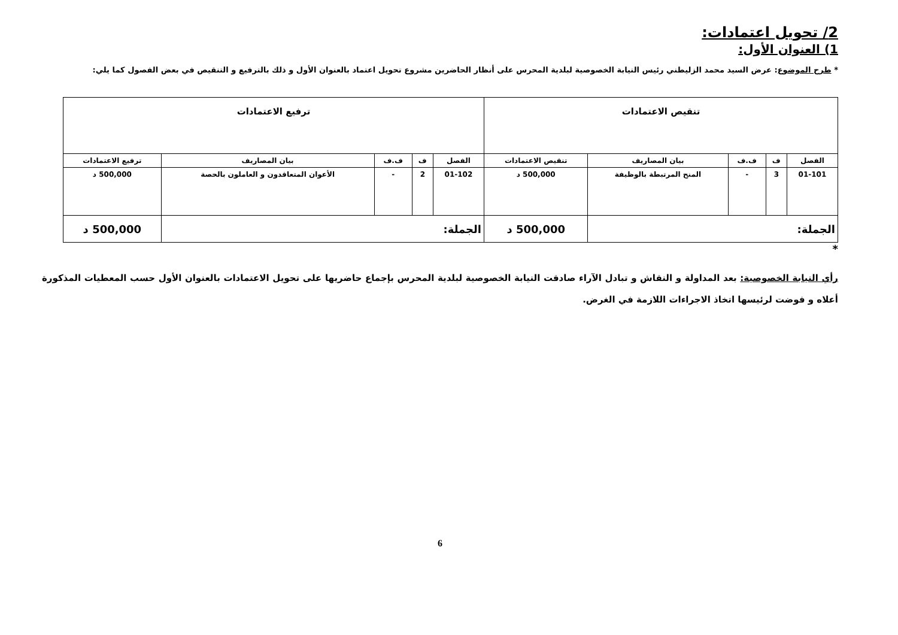2/ تحويل اعتمادات:
1) العنوان الأول:
* طرح الموضوع: عرض السيد محمد الزليطني رئيس النيابة الخصوصية لبلدية المحرس على أنظار الحاضرين مشروع تحويل اعتماد بالعنوان الأول و ذلك بالترفيع و التنقيص في بعض الفصول كما يلي:
| تنقيص الاعتمادات | | | | | ترفيع الاعتمادات | | | | |
| --- | --- | --- | --- | --- | --- | --- | --- | --- | --- |
| الفصل | ف | ف.ف | بيان المصاريف | تنقيص الاعتمادات | الفصل | ف | ف.ف | بيان المصاريف | ترفيع الاعتمادات |
| 01-101 | 3 | - | المنح المرتبطة بالوظيفة | 500,000 د | 01-102 | 2 | - | الأعوان المتعاقدون و العاملون بالحصة | 500,000 د |
| الجملة: | | | | 500,000 د | الجملة: | | | | 500,000 د |
*
رأي النيابة الخصوصية: بعد المداولة و النقاش و تبادل الآراء صادقت النيابة الخصوصية لبلدية المحرس بإجماع حاضريها على تحويل الاعتمادات بالعنوان الأول حسب المعطيات المذكورة أعلاه و فوضت لرئيسها اتخاذ الاجراءات اللازمة في الغرض.
6